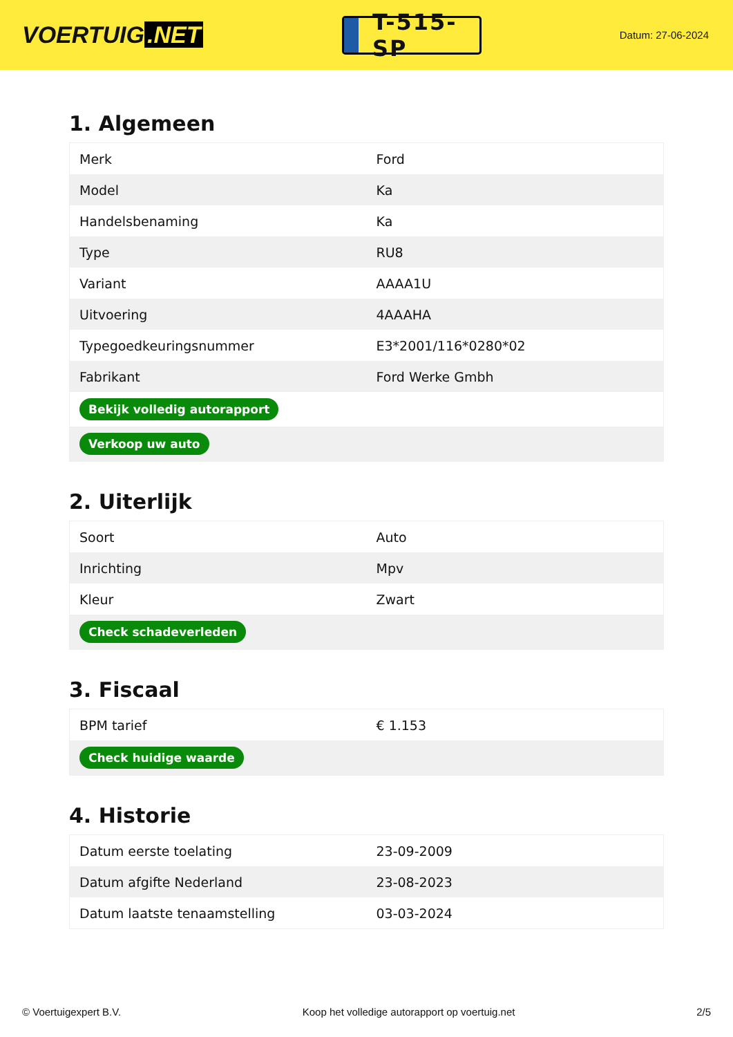VOERTUIG.NET
T-515-SP
Datum: 27-06-2024
1. Algemeen
| Merk | Ford |
| Model | Ka |
| Handelsbenaming | Ka |
| Type | RU8 |
| Variant | AAAA1U |
| Uitvoering | 4AAAHA |
| Typegoedkeuringsnummer | E3*2001/116*0280*02 |
| Fabrikant | Ford Werke Gmbh |
| Bekijk volledig autorapport | |
| Verkoop uw auto | |
2. Uiterlijk
| Soort | Auto |
| Inrichting | Mpv |
| Kleur | Zwart |
| Check schadeverleden | |
3. Fiscaal
| BPM tarief | € 1.153 |
| Check huidige waarde | |
4. Historie
| Datum eerste toelating | 23-09-2009 |
| Datum afgifte Nederland | 23-08-2023 |
| Datum laatste tenaamstelling | 03-03-2024 |
© Voertuigexpert B.V. Koop het volledige autorapport op voertuig.net 2/5